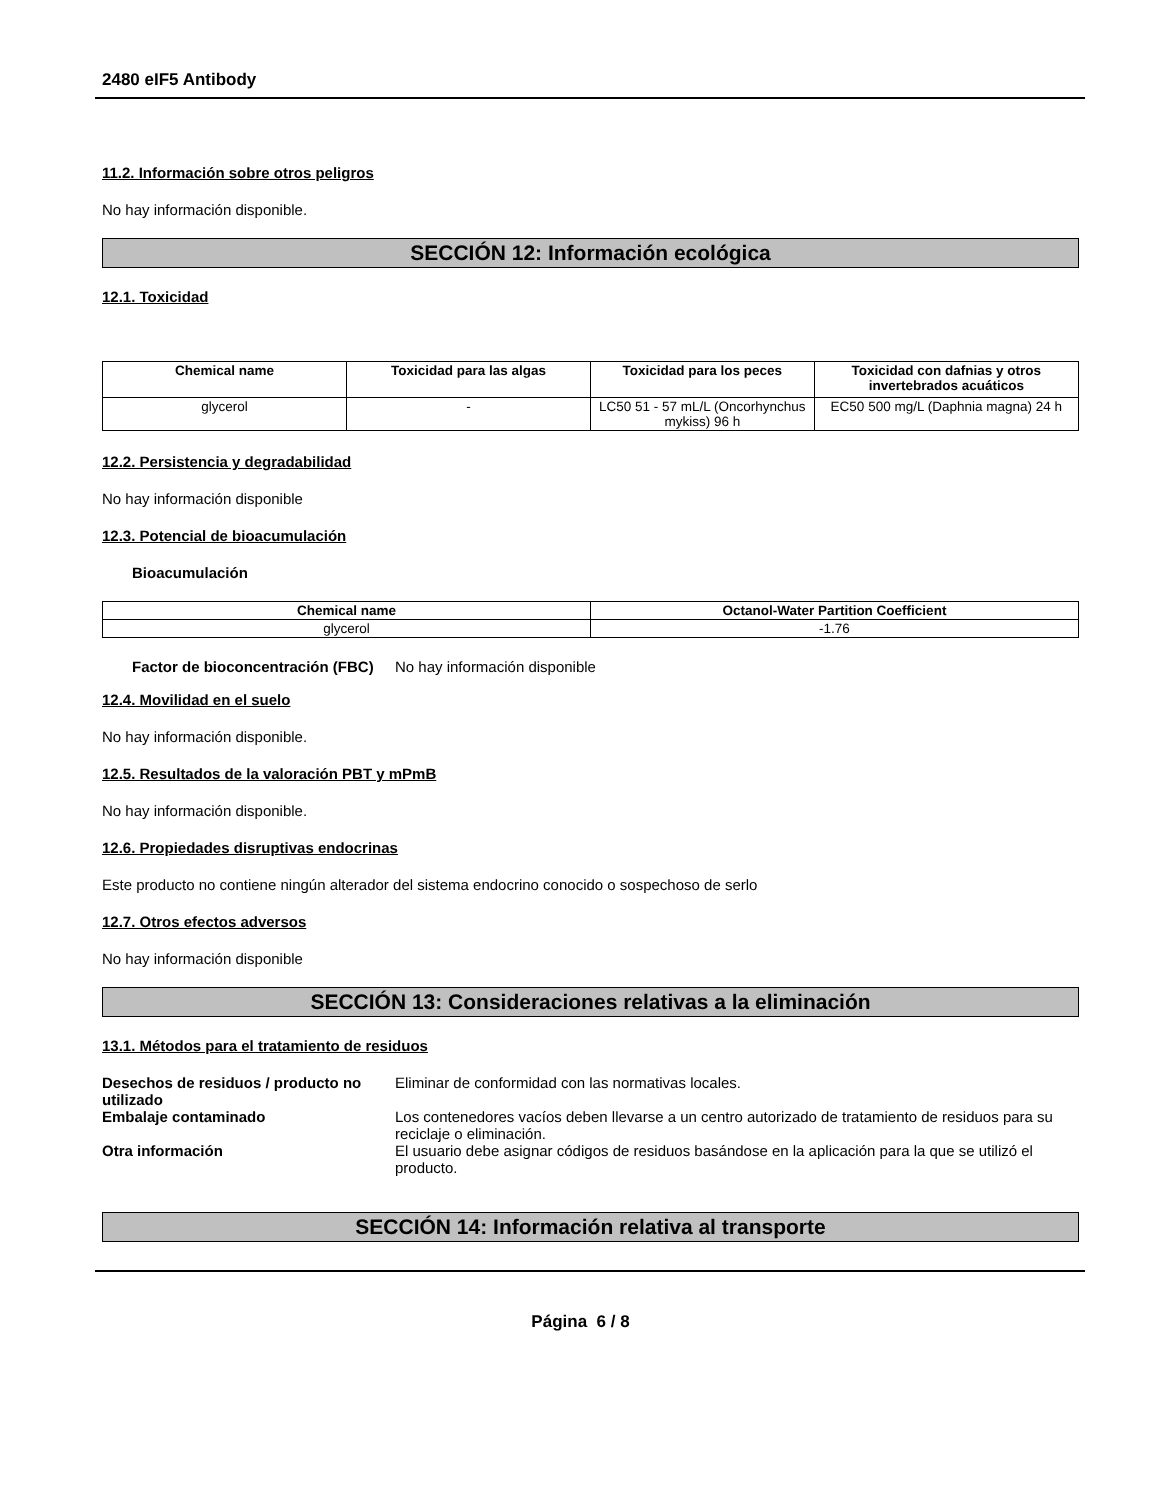2480 eIF5 Antibody
11.2. Información sobre otros peligros
No hay información disponible.
SECCIÓN 12: Información ecológica
12.1. Toxicidad
| Chemical name | Toxicidad para las algas | Toxicidad para los peces | Toxicidad con dafnias y otros invertebrados acuáticos |
| --- | --- | --- | --- |
| glycerol | - | LC50 51 - 57 mL/L (Oncorhynchus mykiss) 96 h | EC50 500 mg/L (Daphnia magna) 24 h |
12.2. Persistencia y degradabilidad
No hay información disponible
12.3. Potencial de bioacumulación
Bioacumulación
| Chemical name | Octanol-Water Partition Coefficient |
| --- | --- |
| glycerol | -1.76 |
Factor de bioconcentración (FBC)
No hay información disponible
12.4. Movilidad en el suelo
No hay información disponible.
12.5. Resultados de la valoración PBT y mPmB
No hay información disponible.
12.6. Propiedades disruptivas endocrinas
Este producto no contiene ningún alterador del sistema endocrino conocido o sospechoso de serlo
12.7. Otros efectos adversos
No hay información disponible
SECCIÓN 13: Consideraciones relativas a la eliminación
13.1. Métodos para el tratamiento de residuos
Desechos de residuos / producto no utilizado
Eliminar de conformidad con las normativas locales.
Embalaje contaminado Los contenedores vacíos deben llevarse a un centro autorizado de tratamiento de residuos para su reciclaje o eliminación.
Otra información El usuario debe asignar códigos de residuos basándose en la aplicación para la que se utilizó el producto.
SECCIÓN 14: Información relativa al transporte
Página 6 / 8